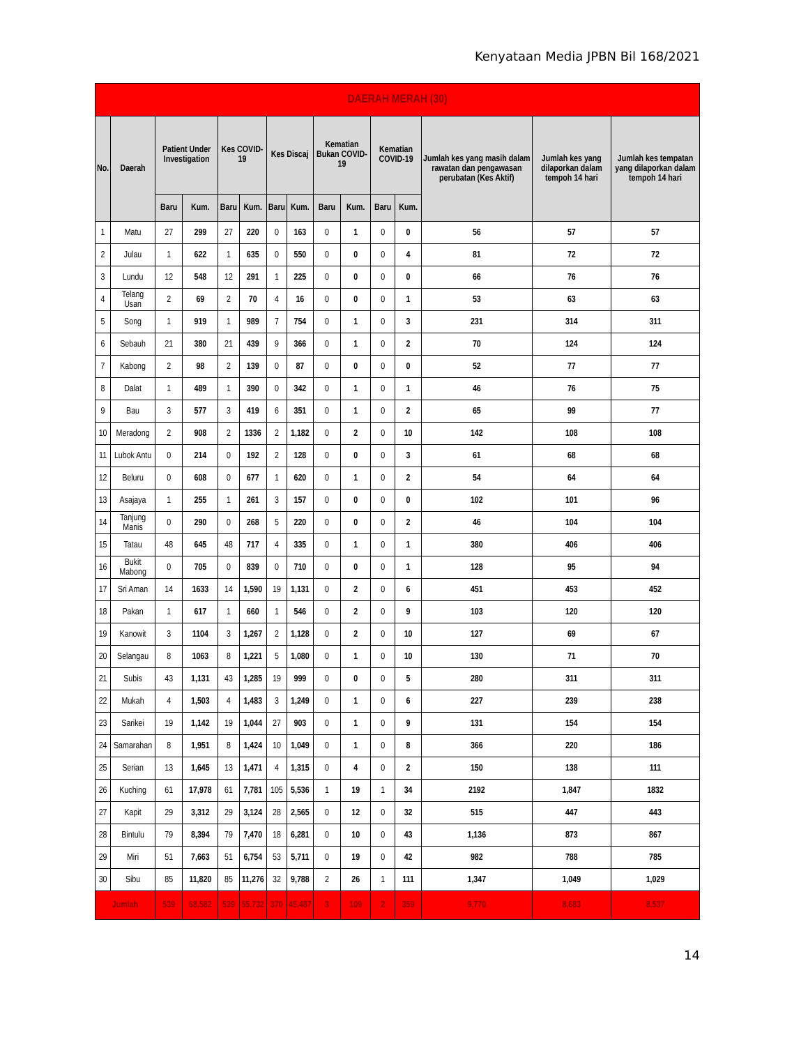Kenyataan Media JPBN Bil 168/2021
| DAERAH MERAH (30) | | | | | | | | | | | | | | |
| --- | --- | --- | --- | --- | --- | --- | --- | --- | --- | --- | --- | --- | --- | --- |
| No. | Daerah | Patient Under Investigation | | Kes COVID-19 | | Kes Discaj | | Kematian Bukan COVID-19 | | Kematian COVID-19 | | Jumlah kes yang masih dalam rawatan dan pengawasan perubatan (Kes Aktif) | Jumlah kes yang dilaporkan dalam tempoh 14 hari | Jumlah kes tempatan yang dilaporkan dalam tempoh 14 hari |
| | | Baru | Kum. | Baru | Kum. | Baru | Kum. | Baru | Kum. | Baru | Kum. | | | |
| 1 | Matu | 27 | 299 | 27 | 220 | 0 | 163 | 0 | 1 | 0 | 0 | 56 | 57 | 57 |
| 2 | Julau | 1 | 622 | 1 | 635 | 0 | 550 | 0 | 0 | 0 | 4 | 81 | 72 | 72 |
| 3 | Lundu | 12 | 548 | 12 | 291 | 1 | 225 | 0 | 0 | 0 | 0 | 66 | 76 | 76 |
| 4 | Telang Usan | 2 | 69 | 2 | 70 | 4 | 16 | 0 | 0 | 0 | 1 | 53 | 63 | 63 |
| 5 | Song | 1 | 919 | 1 | 989 | 7 | 754 | 0 | 1 | 0 | 3 | 231 | 314 | 311 |
| 6 | Sebauh | 21 | 380 | 21 | 439 | 9 | 366 | 0 | 1 | 0 | 2 | 70 | 124 | 124 |
| 7 | Kabong | 2 | 98 | 2 | 139 | 0 | 87 | 0 | 0 | 0 | 0 | 52 | 77 | 77 |
| 8 | Dalat | 1 | 489 | 1 | 390 | 0 | 342 | 0 | 1 | 0 | 1 | 46 | 76 | 75 |
| 9 | Bau | 3 | 577 | 3 | 419 | 6 | 351 | 0 | 1 | 0 | 2 | 65 | 99 | 77 |
| 10 | Meradong | 2 | 908 | 2 | 1336 | 2 | 1,182 | 0 | 2 | 0 | 10 | 142 | 108 | 108 |
| 11 | Lubok Antu | 0 | 214 | 0 | 192 | 2 | 128 | 0 | 0 | 0 | 3 | 61 | 68 | 68 |
| 12 | Beluru | 0 | 608 | 0 | 677 | 1 | 620 | 0 | 1 | 0 | 2 | 54 | 64 | 64 |
| 13 | Asajaya | 1 | 255 | 1 | 261 | 3 | 157 | 0 | 0 | 0 | 0 | 102 | 101 | 96 |
| 14 | Tanjung Manis | 0 | 290 | 0 | 268 | 5 | 220 | 0 | 0 | 0 | 2 | 46 | 104 | 104 |
| 15 | Tatau | 48 | 645 | 48 | 717 | 4 | 335 | 0 | 1 | 0 | 1 | 380 | 406 | 406 |
| 16 | Bukit Mabong | 0 | 705 | 0 | 839 | 0 | 710 | 0 | 0 | 0 | 1 | 128 | 95 | 94 |
| 17 | Sri Aman | 14 | 1633 | 14 | 1,590 | 19 | 1,131 | 0 | 2 | 0 | 6 | 451 | 453 | 452 |
| 18 | Pakan | 1 | 617 | 1 | 660 | 1 | 546 | 0 | 2 | 0 | 9 | 103 | 120 | 120 |
| 19 | Kanowit | 3 | 1104 | 3 | 1,267 | 2 | 1,128 | 0 | 2 | 0 | 10 | 127 | 69 | 67 |
| 20 | Selangau | 8 | 1063 | 8 | 1,221 | 5 | 1,080 | 0 | 1 | 0 | 10 | 130 | 71 | 70 |
| 21 | Subis | 43 | 1,131 | 43 | 1,285 | 19 | 999 | 0 | 0 | 0 | 5 | 280 | 311 | 311 |
| 22 | Mukah | 4 | 1,503 | 4 | 1,483 | 3 | 1,249 | 0 | 1 | 0 | 6 | 227 | 239 | 238 |
| 23 | Sarikei | 19 | 1,142 | 19 | 1,044 | 27 | 903 | 0 | 1 | 0 | 9 | 131 | 154 | 154 |
| 24 | Samarahan | 8 | 1,951 | 8 | 1,424 | 10 | 1,049 | 0 | 1 | 0 | 8 | 366 | 220 | 186 |
| 25 | Serian | 13 | 1,645 | 13 | 1,471 | 4 | 1,315 | 0 | 4 | 0 | 2 | 150 | 138 | 111 |
| 26 | Kuching | 61 | 17,978 | 61 | 7,781 | 105 | 5,536 | 1 | 19 | 1 | 34 | 2192 | 1,847 | 1832 |
| 27 | Kapit | 29 | 3,312 | 29 | 3,124 | 28 | 2,565 | 0 | 12 | 0 | 32 | 515 | 447 | 443 |
| 28 | Bintulu | 79 | 8,394 | 79 | 7,470 | 18 | 6,281 | 0 | 10 | 0 | 43 | 1,136 | 873 | 867 |
| 29 | Miri | 51 | 7,663 | 51 | 6,754 | 53 | 5,711 | 0 | 19 | 0 | 42 | 982 | 788 | 785 |
| 30 | Sibu | 85 | 11,820 | 85 | 11,276 | 32 | 9,788 | 2 | 26 | 1 | 111 | 1,347 | 1,049 | 1,029 |
| Jumlah | | 539 | 68,582 | 539 | 55,732 | 370 | 45,487 | 3 | 109 | 2 | 359 | 9,770 | 8,683 | 8,537 |
14